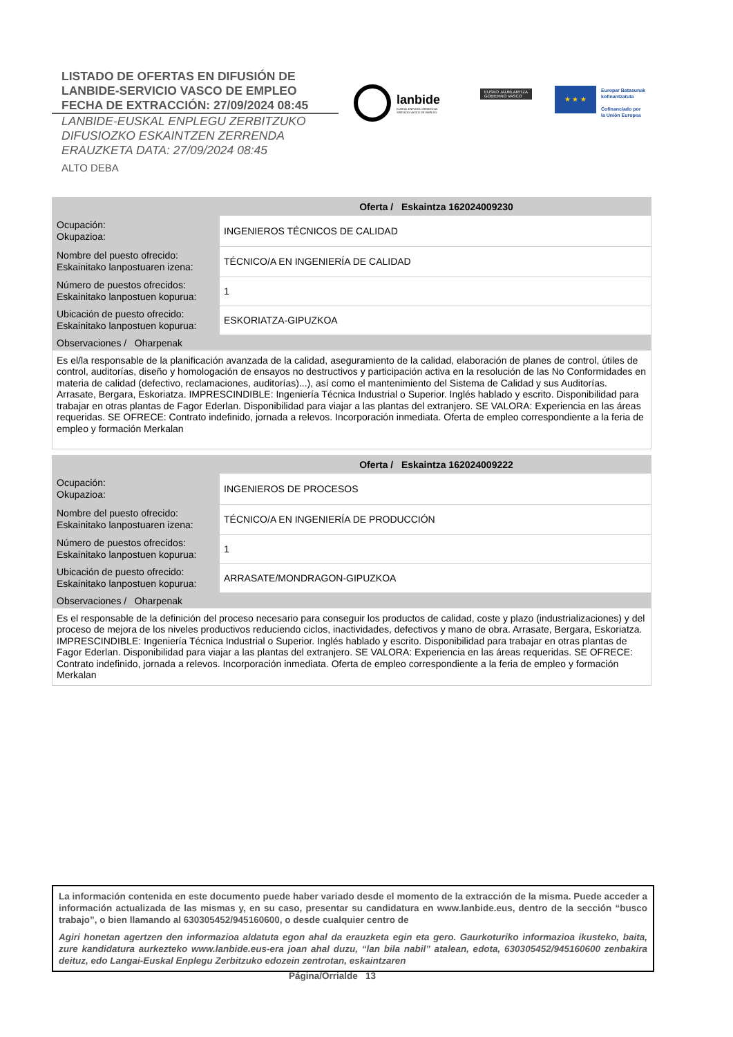LISTADO DE OFERTAS EN DIFUSIÓN DE
LANBIDE-SERVICIO VASCO DE EMPLEO
FECHA DE EXTRACCIÓN: 27/09/2024 08:45
LANBIDE-EUSKAL ENPLEGU ZERBITZUKO
DIFUSIOZKO ESKAINTZEN ZERRENDA
ERAUZKETA DATA: 27/09/2024 08:45
ALTO DEBA
lanbide
EUSKAL ENPLEGU ZERBITZUA
SERVICIO VASCO DE EMPLEO
EUSKO JAURLARITZA
GOBIERNO VASCO
★ ★ ★
Europar Batasunak
kofinantzatuta
Cofinanciado por
la Unión Europea
| Oferta / Eskaintza 162024009230 | |
| --- | --- |
| Ocupación: Okupazioa: | INGENIEROS TÉCNICOS DE CALIDAD |
| Nombre del puesto ofrecido: Eskainitako lanpostuaren izena: | TÉCNICO/A EN INGENIERÍA DE CALIDAD |
| Número de puestos ofrecidos: Eskainitako lanpostuen kopurua: | 1 |
| Ubicación de puesto ofrecido: Eskainitako lanpostuen kopurua: | ESKORIATZA-GIPUZKOA |
| Observaciones / Oharpenak | |
| Es el/la responsable de la planificación avanzada de la calidad, aseguramiento de la calidad, elaboración de planes de control, útiles de control, auditorías, diseño y homologación de ensayos no destructivos y participación activa en la resolución de las No Conformidades en materia de calidad (defectivo, reclamaciones, auditorías)...), así como el mantenimiento del Sistema de Calidad y sus Auditorías. Arrasate, Bergara, Eskoriatza. IMPRESCINDIBLE: Ingeniería Técnica Industrial o Superior. Inglés hablado y escrito. Disponibilidad para trabajar en otras plantas de Fagor Ederlan. Disponibilidad para viajar a las plantas del extranjero. SE VALORA: Experiencia en las áreas requeridas. SE OFRECE: Contrato indefinido, jornada a relevos. Incorporación inmediata. Oferta de empleo correspondiente a la feria de empleo y formación Merkalan | |
| Oferta / Eskaintza 162024009222 | |
| --- | --- |
| Ocupación: Okupazioa: | INGENIEROS DE PROCESOS |
| Nombre del puesto ofrecido: Eskainitako lanpostuaren izena: | TÉCNICO/A EN INGENIERÍA DE PRODUCCIÓN |
| Número de puestos ofrecidos: Eskainitako lanpostuen kopurua: | 1 |
| Ubicación de puesto ofrecido: Eskainitako lanpostuen kopurua: | ARRASATE/MONDRAGON-GIPUZKOA |
| Observaciones / Oharpenak | |
| Es el responsable de la definición del proceso necesario para conseguir los productos de calidad, coste y plazo (industrializaciones) y del proceso de mejora de los niveles productivos reduciendo ciclos, inactividades, defectivos y mano de obra. Arrasate, Bergara, Eskoriatza. IMPRESCINDIBLE: Ingeniería Técnica Industrial o Superior. Inglés hablado y escrito. Disponibilidad para trabajar en otras plantas de Fagor Ederlan. Disponibilidad para viajar a las plantas del extranjero. SE VALORA: Experiencia en las áreas requeridas. SE OFRECE: Contrato indefinido, jornada a relevos. Incorporación inmediata. Oferta de empleo correspondiente a la feria de empleo y formación Merkalan | |
La información contenida en este documento puede haber variado desde el momento de la extracción de la misma. Puede acceder a información actualizada de las mismas y, en su caso, presentar su candidatura en www.lanbide.eus, dentro de la sección “busco trabajo”, o bien llamando al 630305452/945160600, o desde cualquier centro de
Agiri honetan agertzen den informazioa aldatuta egon ahal da erauzketa egin eta gero. Gaurkoturiko informazioa ikusteko, baita, zure kandidatura aurkezteko www.lanbide.eus-era joan ahal duzu, “lan bila nabil” atalean, edota, 630305452/945160600 zenbakira deituz, edo Langai-Euskal Enplegu Zerbitzuko edozein zentrotan, eskaintzaren
Página/Orrialde 13